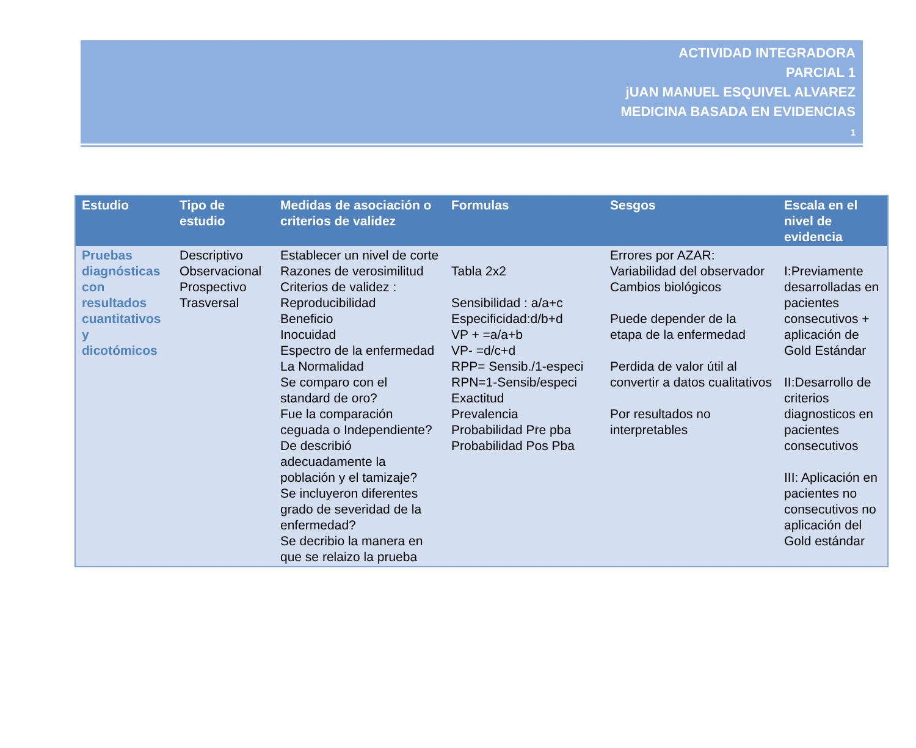ACTIVIDAD INTEGRADORA
PARCIAL 1
jUAN MANUEL ESQUIVEL ALVAREZ
MEDICINA BASADA EN EVIDENCIAS
1
| Estudio | Tipo de estudio | Medidas de asociación o criterios de validez | Formulas | Sesgos | Escala en el nivel de evidencia |
| --- | --- | --- | --- | --- | --- |
| Pruebas diagnósticas con resultados cuantitativos y dicotómicos | Descriptivo Observacional Prospectivo Trasversal | Establecer un nivel de corte Razones de verosimilitud Criterios de validez : Reproducibilidad Beneficio Inocuidad Espectro de la enfermedad La Normalidad Se comparo con el standard de oro? Fue la comparación ceguada o Independiente? De describió adecuadamente la población y el tamizaje? Se incluyeron diferentes grado de severidad de la enfermedad? Se decribio la manera en que se relaizo la prueba | Tabla 2x2 Sensibilidad : a/a+c Especificidad:d/b+d VP + =a/a+b VP- =d/c+d RPP= Sensib./1-especi RPN=1-Sensib/especi Exactitud Prevalencia Probabilidad Pre pba Probabilidad Pos Pba | Errores por AZAR: Variabilidad del observador Cambios biológicos Puede depender de la etapa de la enfermedad Perdida de valor útil al convertir a datos cualitativos Por resultados no interpretables | I:Previamente desarrolladas en pacientes consecutivos + aplicación de Gold Estándar II:Desarrollo de criterios diagnosticos en pacientes consecutivos III: Aplicación en pacientes no consecutivos no aplicación del Gold estándar |